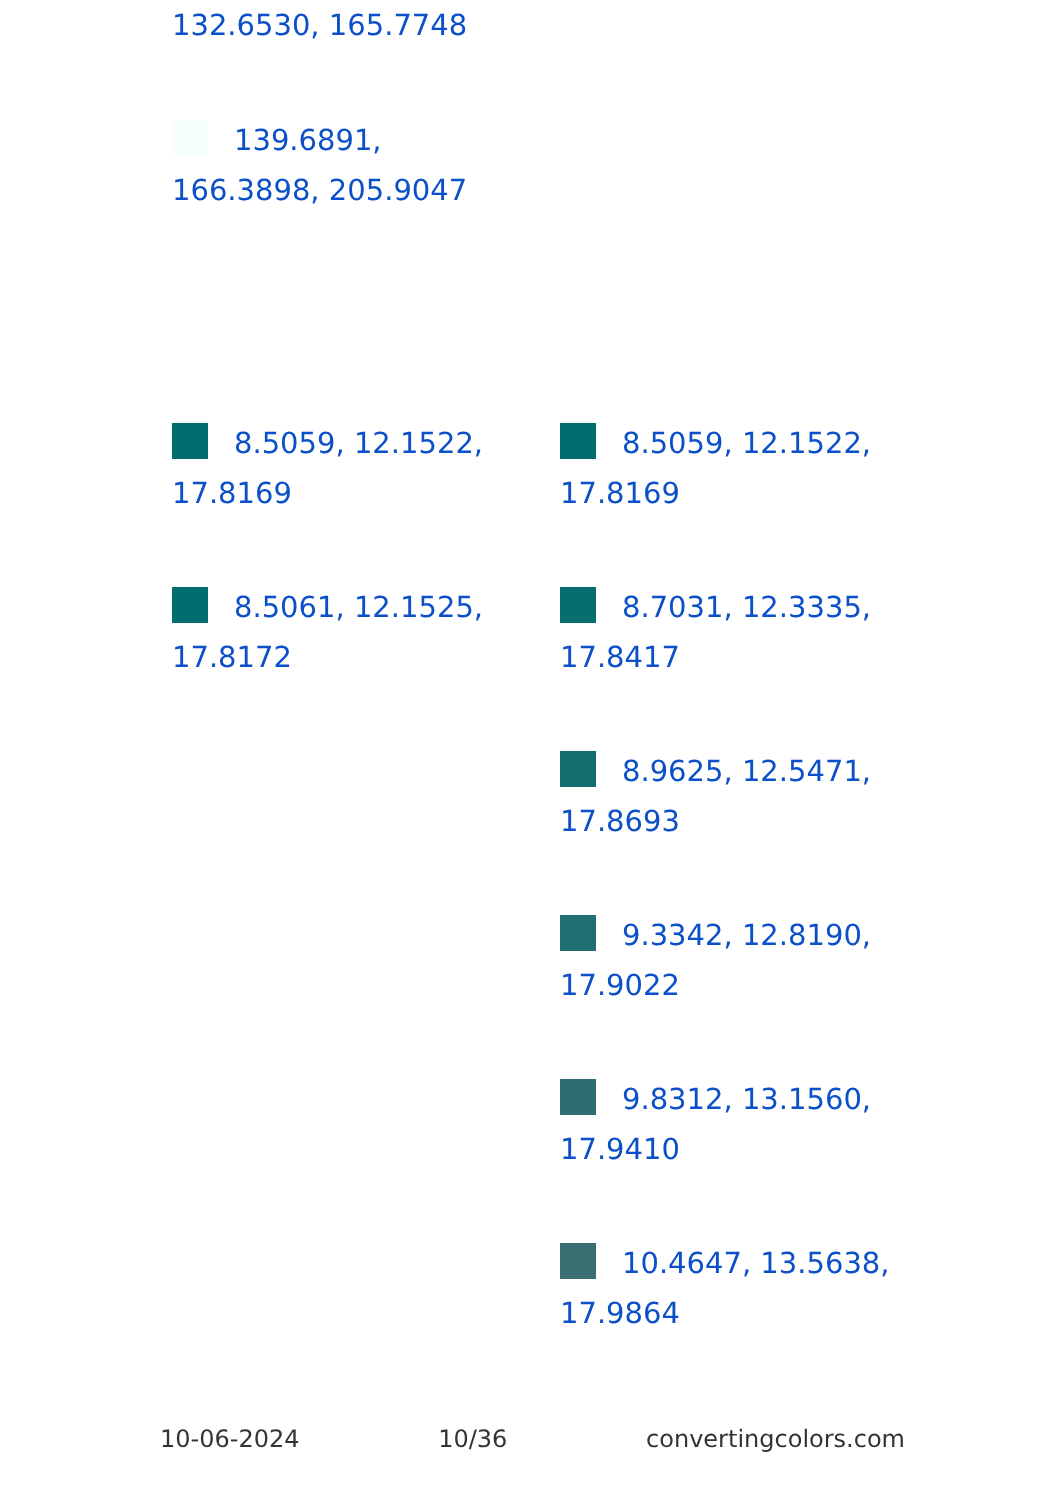132.6530, 165.7748
139.6891, 166.3898, 205.9047
8.5059, 12.1522, 17.8169
8.5061, 12.1525, 17.8172
8.5059, 12.1522, 17.8169
8.7031, 12.3335, 17.8417
8.9625, 12.5471, 17.8693
9.3342, 12.8190, 17.9022
9.8312, 13.1560, 17.9410
10.4647, 13.5638, 17.9864
10-06-2024 10/36 convertingcolors.com